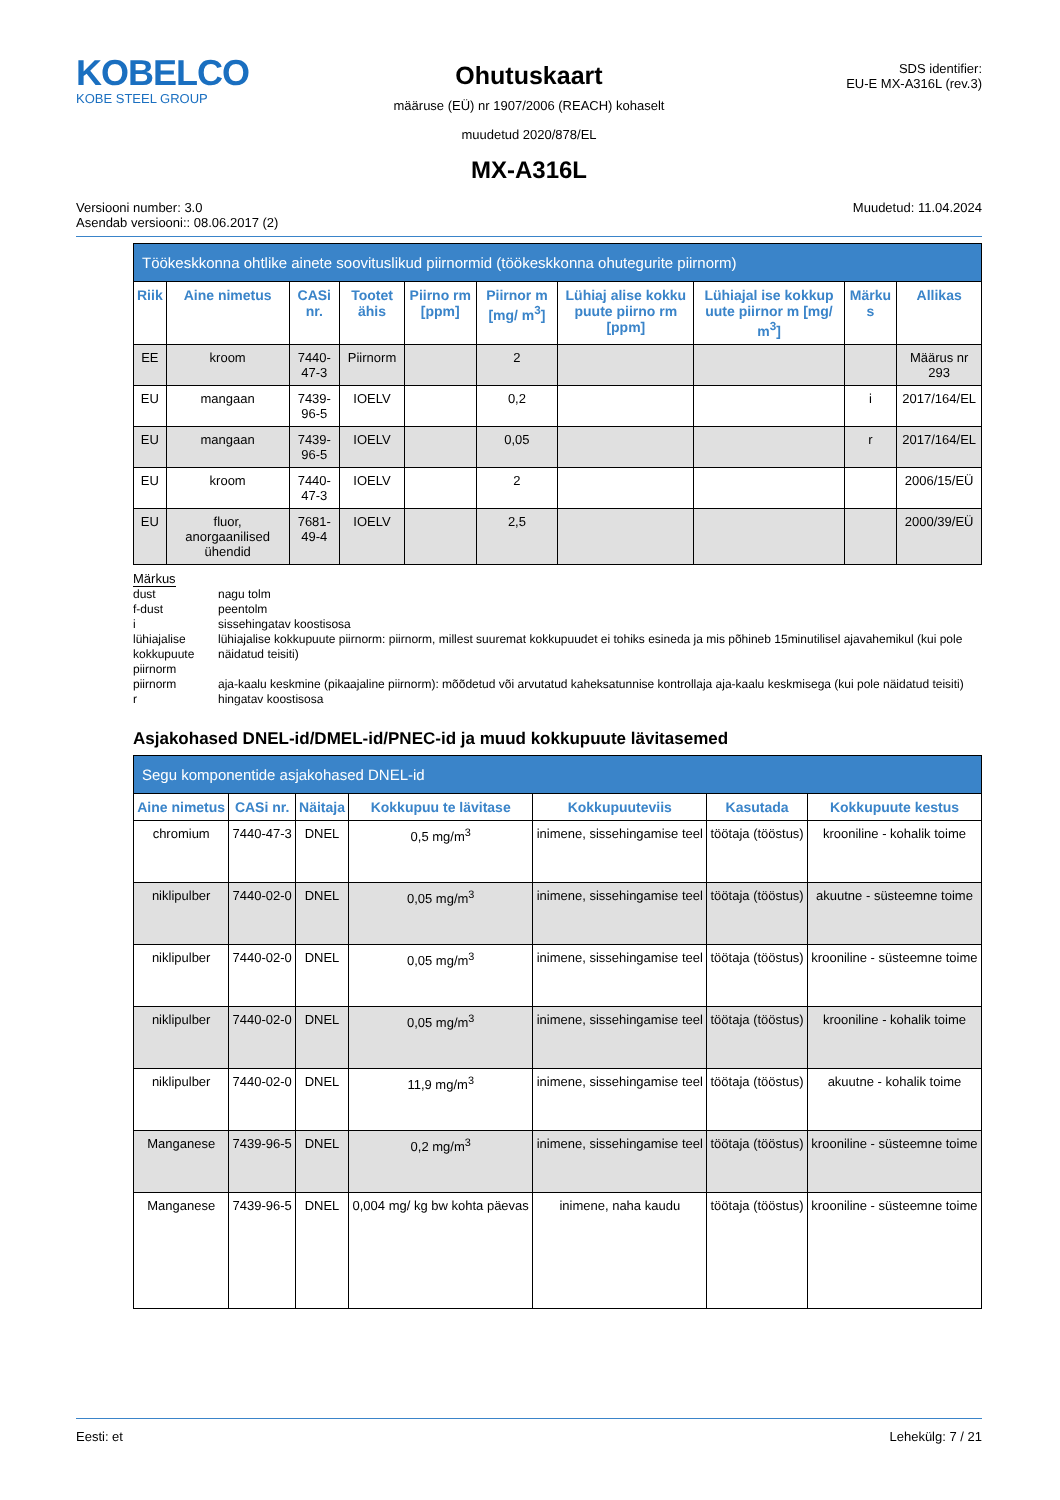KOBELCO
KOBE STEEL GROUP
Ohutuskaart
määruse (EÜ) nr 1907/2006 (REACH) kohaselt
muudetud 2020/878/EL
MX-A316L
SDS identifier:
EU-E MX-A316L (rev.3)
Versiooni number: 3.0
Asendab versiooni:: 08.06.2017 (2)
Muudetud: 11.04.2024
| Töökeskkonna ohtlike ainete soovituslikud piirnormid (töökeskkonna ohutegurite piirnorm) | | | | | | | | | |
| --- | --- | --- | --- | --- | --- | --- | --- | --- | --- |
| Riik | Aine nimetus | CASi nr. | Tootet ähis | Piirno rm [ppm] | Piirnor m [mg/ m<sup>3</sup>] | Lühiaj alise kokku puute piirno rm [ppm] | Lühiajal ise kokkup uute piirnor m [mg/ m<sup>3</sup>] | Märku s | Allikas |
| EE | kroom | 7440-47-3 | Piirnorm | | 2 | | | | Määrus nr 293 |
| EU | mangaan | 7439-96-5 | IOELV | | 0,2 | | | i | 2017/164/EL |
| EU | mangaan | 7439-96-5 | IOELV | | 0,05 | | | r | 2017/164/EL |
| EU | kroom | 7440-47-3 | IOELV | | 2 | | | | 2006/15/EÜ |
| EU | fluor, anorgaanilised ühendid | 7681-49-4 | IOELV | | 2,5 | | | | 2000/39/EÜ |
Märkus
dust
nagu tolm
f-dust
peentolm
i
sissehingatav koostisosa
lühiajalise kokkupuute piirnorm
lühiajalise kokkupuute piirnorm: piirnorm, millest suuremat kokkupuudet ei tohiks esineda ja mis põhineb 15minutilisel ajavahemikul (kui pole näidatud teisiti)
piirnorm
aja-kaalu keskmine (pikaajaline piirnorm): mõõdetud või arvutatud kaheksatunnise kontrollaja aja-kaalu keskmisega (kui pole näidatud teisiti)
r
hingatav koostisosa
Asjakohased DNEL-id/DMEL-id/PNEC-id ja muud kokkupuute lävitasemed
| Segu komponentide asjakohased DNEL-id | | | | | | |
| --- | --- | --- | --- | --- | --- | --- |
| Aine nimetus | CASi nr. | Näitaja | Kokkupuu te lävitase | Kokkupuuteviis | Kasutada | Kokkupuute kestus |
| chromium | 7440-47-3 | DNEL | 0,5 mg/m<sup>3</sup> | inimene, sissehingamise teel | töötaja (tööstus) | krooniline - kohalik toime |
| niklipulber | 7440-02-0 | DNEL | 0,05 mg/m<sup>3</sup> | inimene, sissehingamise teel | töötaja (tööstus) | akuutne - süsteemne toime |
| niklipulber | 7440-02-0 | DNEL | 0,05 mg/m<sup>3</sup> | inimene, sissehingamise teel | töötaja (tööstus) | krooniline - süsteemne toime |
| niklipulber | 7440-02-0 | DNEL | 0,05 mg/m<sup>3</sup> | inimene, sissehingamise teel | töötaja (tööstus) | krooniline - kohalik toime |
| niklipulber | 7440-02-0 | DNEL | 11,9 mg/m<sup>3</sup> | inimene, sissehingamise teel | töötaja (tööstus) | akuutne - kohalik toime |
| Manganese | 7439-96-5 | DNEL | 0,2 mg/m<sup>3</sup> | inimene, sissehingamise teel | töötaja (tööstus) | krooniline - süsteemne toime |
| Manganese | 7439-96-5 | DNEL | 0,004 mg/ kg bw kohta päevas | inimene, naha kaudu | töötaja (tööstus) | krooniline - süsteemne toime |
Eesti: et Lehekülg: 7 / 21